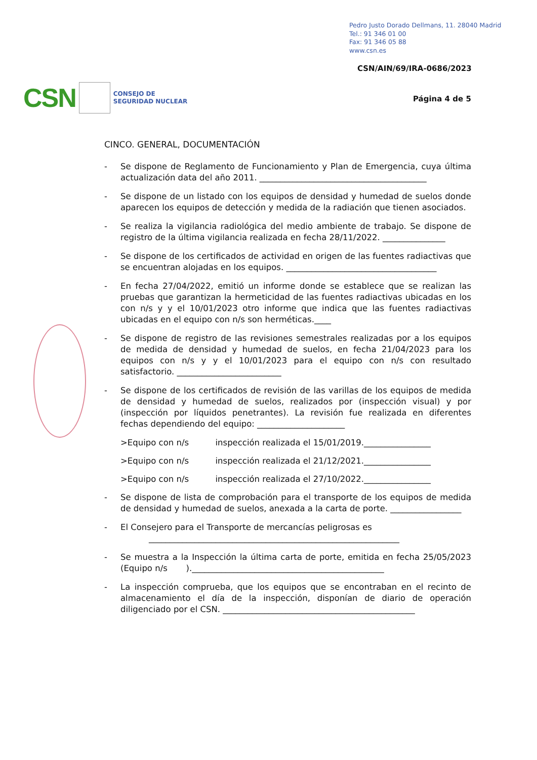Pedro Justo Dorado Dellmans, 11. 28040 Madrid
Tel.: 91 346 01 00
Fax: 91 346 05 88
www.csn.es
CSN/AIN/69/IRA-0686/2023
CSN CONSEJO DE
SEGURIDAD NUCLEAR
Página 4 de 5
CINCO. GENERAL, DOCUMENTACIÓN
- Se dispone de Reglamento de Funcionamiento y Plan de Emergencia, cuya última actualización data del año 2011. ________________________________________
- Se dispone de un listado con los equipos de densidad y humedad de suelos donde aparecen los equipos de detección y medida de la radiación que tienen asociados.
- Se realiza la vigilancia radiológica del medio ambiente de trabajo. Se dispone de registro de la última vigilancia realizada en fecha 28/11/2022. _______________
- Se dispone de los certificados de actividad en origen de las fuentes radiactivas que se encuentran alojadas en los equipos. ____________________________________
- En fecha 27/04/2022, emitió un informe donde se establece que se realizan las pruebas que garantizan la hermeticidad de las fuentes radiactivas ubicadas en los con n/s y y el 10/01/2023 otro informe que indica que las fuentes radiactivas ubicadas en el equipo con n/s son herméticas.____
- Se dispone de registro de las revisiones semestrales realizadas por a los equipos de medida de densidad y humedad de suelos, en fecha 21/04/2023 para los equipos con n/s y y el 10/01/2023 para el equipo con n/s con resultado satisfactorio. _________________________
- Se dispone de los certificados de revisión de las varillas de los equipos de medida de densidad y humedad de suelos, realizados por (inspección visual) y por (inspección por líquidos penetrantes). La revisión fue realizada en diferentes fechas dependiendo del equipo: _____________________
>Equipo con n/s inspección realizada el 15/01/2019.________________
>Equipo con n/s inspección realizada el 21/12/2021.________________
>Equipo con n/s inspección realizada el 27/10/2022.________________
- Se dispone de lista de comprobación para el transporte de los equipos de medida de densidad y humedad de suelos, anexada a la carta de porte. _________________
- El Consejero para el Transporte de mercancías peligrosas es
____________________________________________________________
- Se muestra a la Inspección la última carta de porte, emitida en fecha 25/05/2023 (Equipo n/s ).______________________________________________
- La inspección comprueba, que los equipos que se encontraban en el recinto de almacenamiento el día de la inspección, disponían de diario de operación diligenciado por el CSN. ______________________________________________